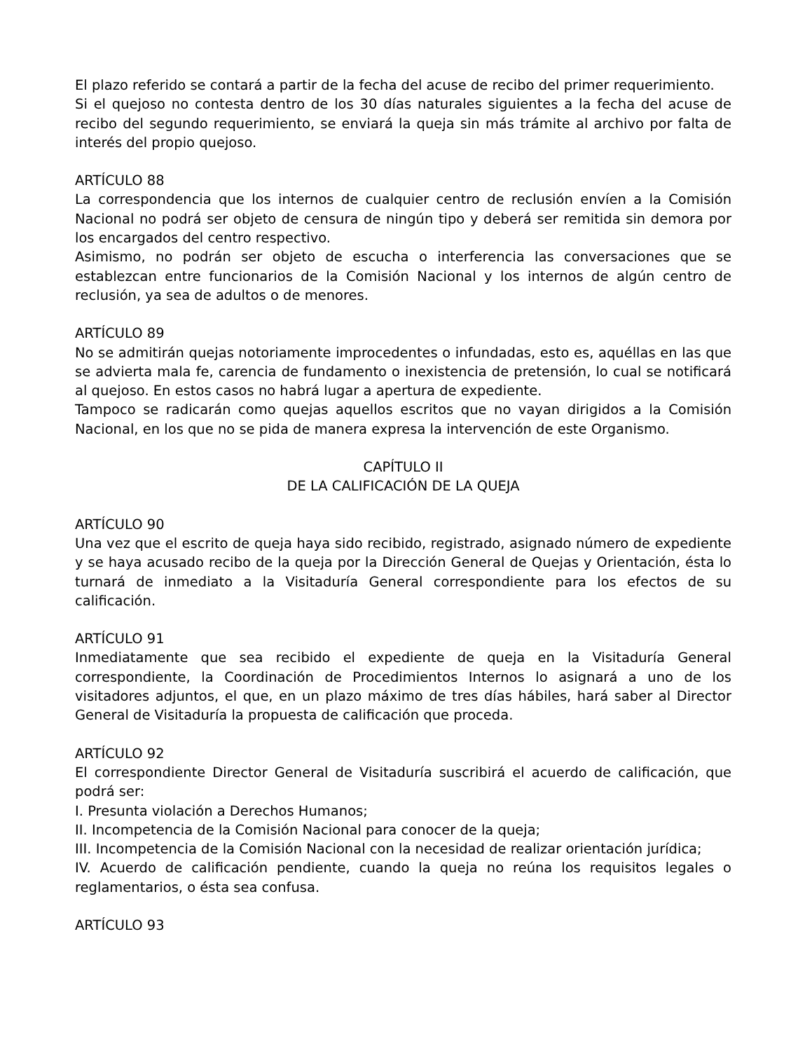El plazo referido se contará a partir de la fecha del acuse de recibo del primer requerimiento.
Si el quejoso no contesta dentro de los 30 días naturales siguientes a la fecha del acuse de recibo del segundo requerimiento, se enviará la queja sin más trámite al archivo por falta de interés del propio quejoso.
ARTÍCULO 88
La correspondencia que los internos de cualquier centro de reclusión envíen a la Comisión Nacional no podrá ser objeto de censura de ningún tipo y deberá ser remitida sin demora por los encargados del centro respectivo.
Asimismo, no podrán ser objeto de escucha o interferencia las conversaciones que se establezcan entre funcionarios de la Comisión Nacional y los internos de algún centro de reclusión, ya sea de adultos o de menores.
ARTÍCULO 89
No se admitirán quejas notoriamente improcedentes o infundadas, esto es, aquéllas en las que se advierta mala fe, carencia de fundamento o inexistencia de pretensión, lo cual se notificará al quejoso. En estos casos no habrá lugar a apertura de expediente.
Tampoco se radicarán como quejas aquellos escritos que no vayan dirigidos a la Comisión Nacional, en los que no se pida de manera expresa la intervención de este Organismo.
CAPÍTULO II
DE LA CALIFICACIÓN DE LA QUEJA
ARTÍCULO 90
Una vez que el escrito de queja haya sido recibido, registrado, asignado número de expediente y se haya acusado recibo de la queja por la Dirección General de Quejas y Orientación, ésta lo turnará de inmediato a la Visitaduría General correspondiente para los efectos de su calificación.
ARTÍCULO 91
Inmediatamente que sea recibido el expediente de queja en la Visitaduría General correspondiente, la Coordinación de Procedimientos Internos lo asignará a uno de los visitadores adjuntos, el que, en un plazo máximo de tres días hábiles, hará saber al Director General de Visitaduría la propuesta de calificación que proceda.
ARTÍCULO 92
El correspondiente Director General de Visitaduría suscribirá el acuerdo de calificación, que podrá ser:
I. Presunta violación a Derechos Humanos;
II. Incompetencia de la Comisión Nacional para conocer de la queja;
III. Incompetencia de la Comisión Nacional con la necesidad de realizar orientación jurídica;
IV. Acuerdo de calificación pendiente, cuando la queja no reúna los requisitos legales o reglamentarios, o ésta sea confusa.
ARTÍCULO 93